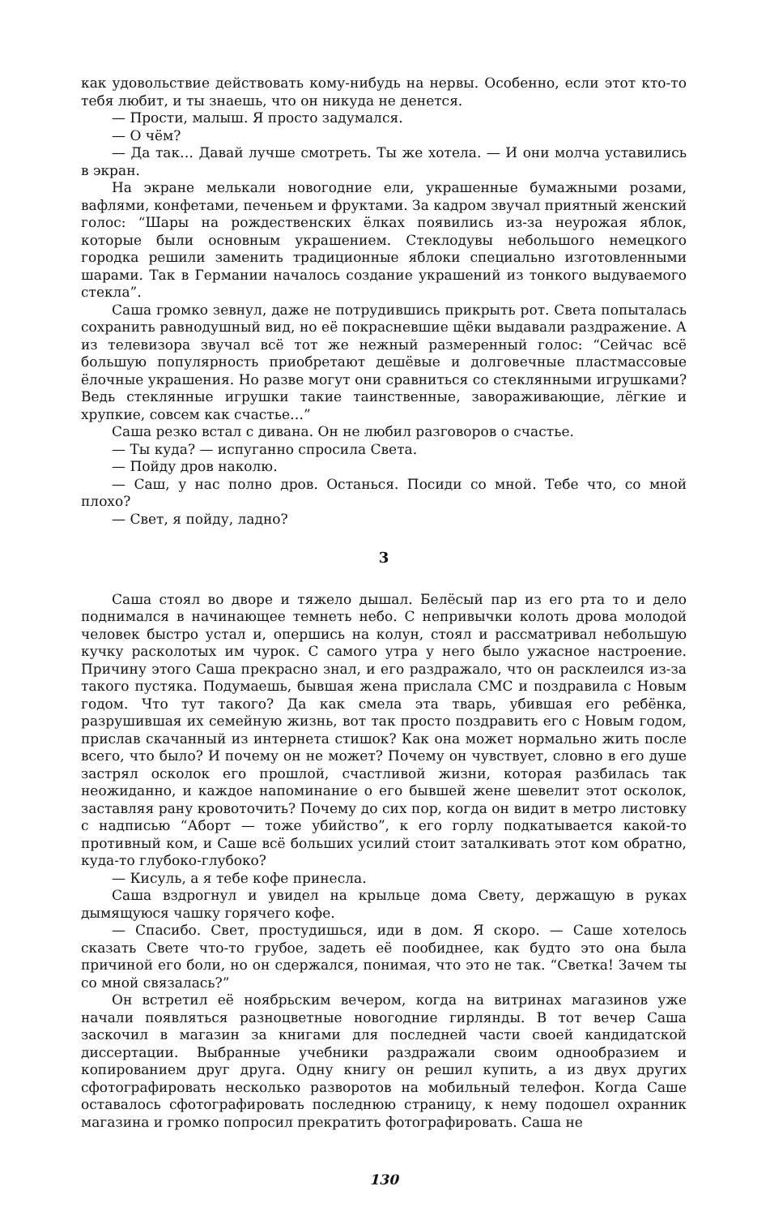как удовольствие действовать кому-нибудь на нервы. Особенно, если этот кто-то тебя любит, и ты знаешь, что он никуда не денется.
— Прости, малыш. Я просто задумался.
— О чём?
— Да так… Давай лучше смотреть. Ты же хотела. — И они молча уставились в экран.
На экране мелькали новогодние ели, украшенные бумажными розами, вафлями, конфетами, печеньем и фруктами. За кадром звучал приятный женский голос: “Шары на рождественских ёлках появились из-за неурожая яблок, которые были основным украшением. Стеклодувы небольшого немецкого городка решили заменить традиционные яблоки специально изготовленными шарами. Так в Германии началось создание украшений из тонкого выдуваемого стекла”.
Саша громко зевнул, даже не потрудившись прикрыть рот. Света попыталась сохранить равнодушный вид, но её покрасневшие щёки выдавали раздражение. А из телевизора звучал всё тот же нежный размеренный голос: “Сейчас всё большую популярность приобретают дешёвые и долговечные пластмассовые ёлочные украшения. Но разве могут они сравниться со стеклянными игрушками? Ведь стеклянные игрушки такие таинственные, завораживающие, лёгкие и хрупкие, совсем как счастье…”
Саша резко встал с дивана. Он не любил разговоров о счастье.
— Ты куда? — испуганно спросила Света.
— Пойду дров наколю.
— Саш, у нас полно дров. Останься. Посиди со мной. Тебе что, со мной плохо?
— Свет, я пойду, ладно?
3
Саша стоял во дворе и тяжело дышал. Белёсый пар из его рта то и дело поднимался в начинающее темнеть небо. С непривычки колоть дрова молодой человек быстро устал и, опершись на колун, стоял и рассматривал небольшую кучку расколотых им чурок. С самого утра у него было ужасное настроение. Причину этого Саша прекрасно знал, и его раздражало, что он расклеился из-за такого пустяка. Подумаешь, бывшая жена прислала СМС и поздравила с Новым годом. Что тут такого? Да как смела эта тварь, убившая его ребёнка, разрушившая их семейную жизнь, вот так просто поздравить его с Новым годом, прислав скачанный из интернета стишок? Как она может нормально жить после всего, что было? И почему он не может? Почему он чувствует, словно в его душе застрял осколок его прошлой, счастливой жизни, которая разбилась так неожиданно, и каждое напоминание о его бывшей жене шевелит этот осколок, заставляя рану кровоточить? Почему до сих пор, когда он видит в метро листовку с надписью “Аборт — тоже убийство”, к его горлу подкатывается какой-то противный ком, и Саше всё больших усилий стоит заталкивать этот ком обратно, куда-то глубоко-глубоко?
— Кисуль, а я тебе кофе принесла.
Саша вздрогнул и увидел на крыльце дома Свету, держащую в руках дымящуюся чашку горячего кофе.
— Спасибо. Свет, простудишься, иди в дом. Я скоро. — Саше хотелось сказать Свете что-то грубое, задеть её пообиднее, как будто это она была причиной его боли, но он сдержался, понимая, что это не так. “Светка! Зачем ты со мной связалась?”
Он встретил её ноябрьским вечером, когда на витринах магазинов уже начали появляться разноцветные новогодние гирлянды. В тот вечер Саша заскочил в магазин за книгами для последней части своей кандидатской диссертации. Выбранные учебники раздражали своим однообразием и копированием друг друга. Одну книгу он решил купить, а из двух других сфотографировать несколько разворотов на мобильный телефон. Когда Саше оставалось сфотографировать последнюю страницу, к нему подошел охранник магазина и громко попросил прекратить фотографировать. Саша не
130